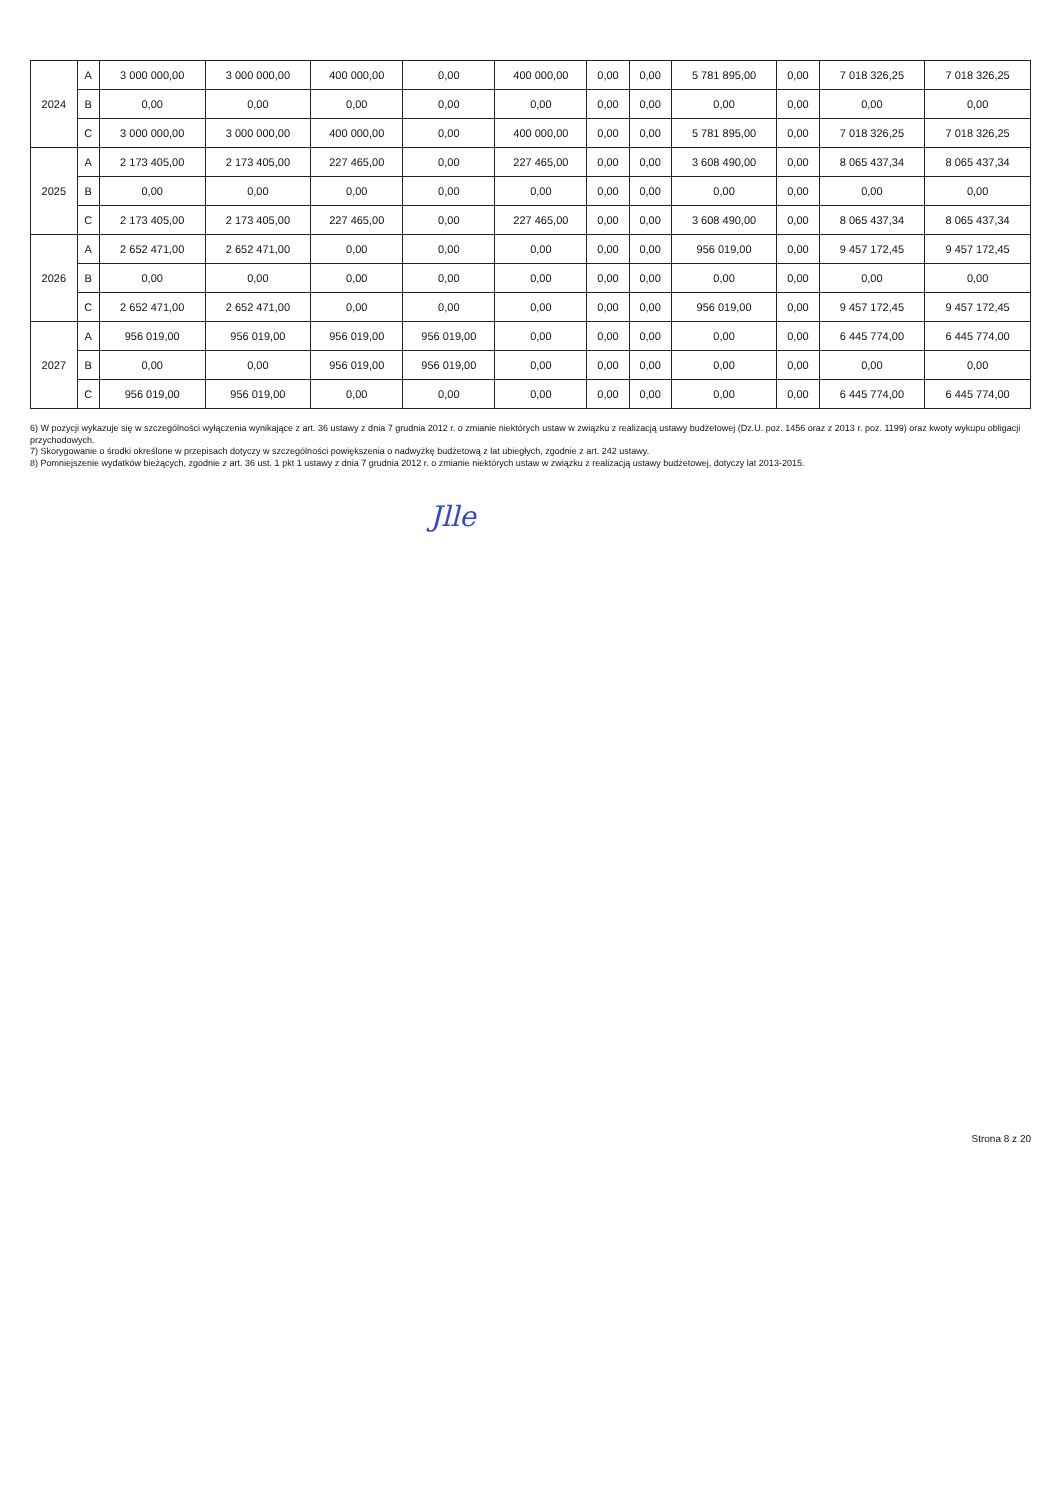| 2024 | A | 3 000 000,00 | 3 000 000,00 | 400 000,00 | 0,00 | 400 000,00 | 0,00 | 0,00 | 5 781 895,00 | 0,00 | 7 018 326,25 | 7 018 326,25 |
| | B | 0,00 | 0,00 | 0,00 | 0,00 | 0,00 | 0,00 | 0,00 | 0,00 | 0,00 | 0,00 | 0,00 |
| | C | 3 000 000,00 | 3 000 000,00 | 400 000,00 | 0,00 | 400 000,00 | 0,00 | 0,00 | 5 781 895,00 | 0,00 | 7 018 326,25 | 7 018 326,25 |
| 2025 | A | 2 173 405,00 | 2 173 405,00 | 227 465,00 | 0,00 | 227 465,00 | 0,00 | 0,00 | 3 608 490,00 | 0,00 | 8 065 437,34 | 8 065 437,34 |
| | B | 0,00 | 0,00 | 0,00 | 0,00 | 0,00 | 0,00 | 0,00 | 0,00 | 0,00 | 0,00 | 0,00 |
| | C | 2 173 405,00 | 2 173 405,00 | 227 465,00 | 0,00 | 227 465,00 | 0,00 | 0,00 | 3 608 490,00 | 0,00 | 8 065 437,34 | 8 065 437,34 |
| 2026 | A | 2 652 471,00 | 2 652 471,00 | 0,00 | 0,00 | 0,00 | 0,00 | 0,00 | 956 019,00 | 0,00 | 9 457 172,45 | 9 457 172,45 |
| | B | 0,00 | 0,00 | 0,00 | 0,00 | 0,00 | 0,00 | 0,00 | 0,00 | 0,00 | 0,00 | 0,00 |
| | C | 2 652 471,00 | 2 652 471,00 | 0,00 | 0,00 | 0,00 | 0,00 | 0,00 | 956 019,00 | 0,00 | 9 457 172,45 | 9 457 172,45 |
| 2027 | A | 956 019,00 | 956 019,00 | 956 019,00 | 956 019,00 | 0,00 | 0,00 | 0,00 | 0,00 | 0,00 | 6 445 774,00 | 6 445 774,00 |
| | B | 0,00 | 0,00 | 956 019,00 | 956 019,00 | 0,00 | 0,00 | 0,00 | 0,00 | 0,00 | 0,00 | 0,00 |
| | C | 956 019,00 | 956 019,00 | 0,00 | 0,00 | 0,00 | 0,00 | 0,00 | 0,00 | 0,00 | 6 445 774,00 | 6 445 774,00 |
6) W pozycji wykazuje się w szczególności wyłączenia wynikające z art. 36 ustawy z dnia 7 grudnia 2012 r. o zmianie niektórych ustaw w związku z realizacją ustawy budżetowej (Dz.U. poz. 1456 oraz z 2013 r. poz. 1199) oraz kwoty wykupu obligacji przychodowych.
7) Skorygowanie o środki określone w przepisach dotyczy w szczególności powiększenia o nadwyżkę budżetową z lat ubiegłych, zgodnie z art. 242 ustawy.
8) Pomniejszenie wydatków bieżących, zgodnie z art. 36 ust. 1 pkt 1 ustawy z dnia 7 grudnia 2012 r. o zmianie niektórych ustaw w związku z realizacją ustawy budżetowej, dotyczy lat 2013-2015.
Jlle
Strona 8 z 20